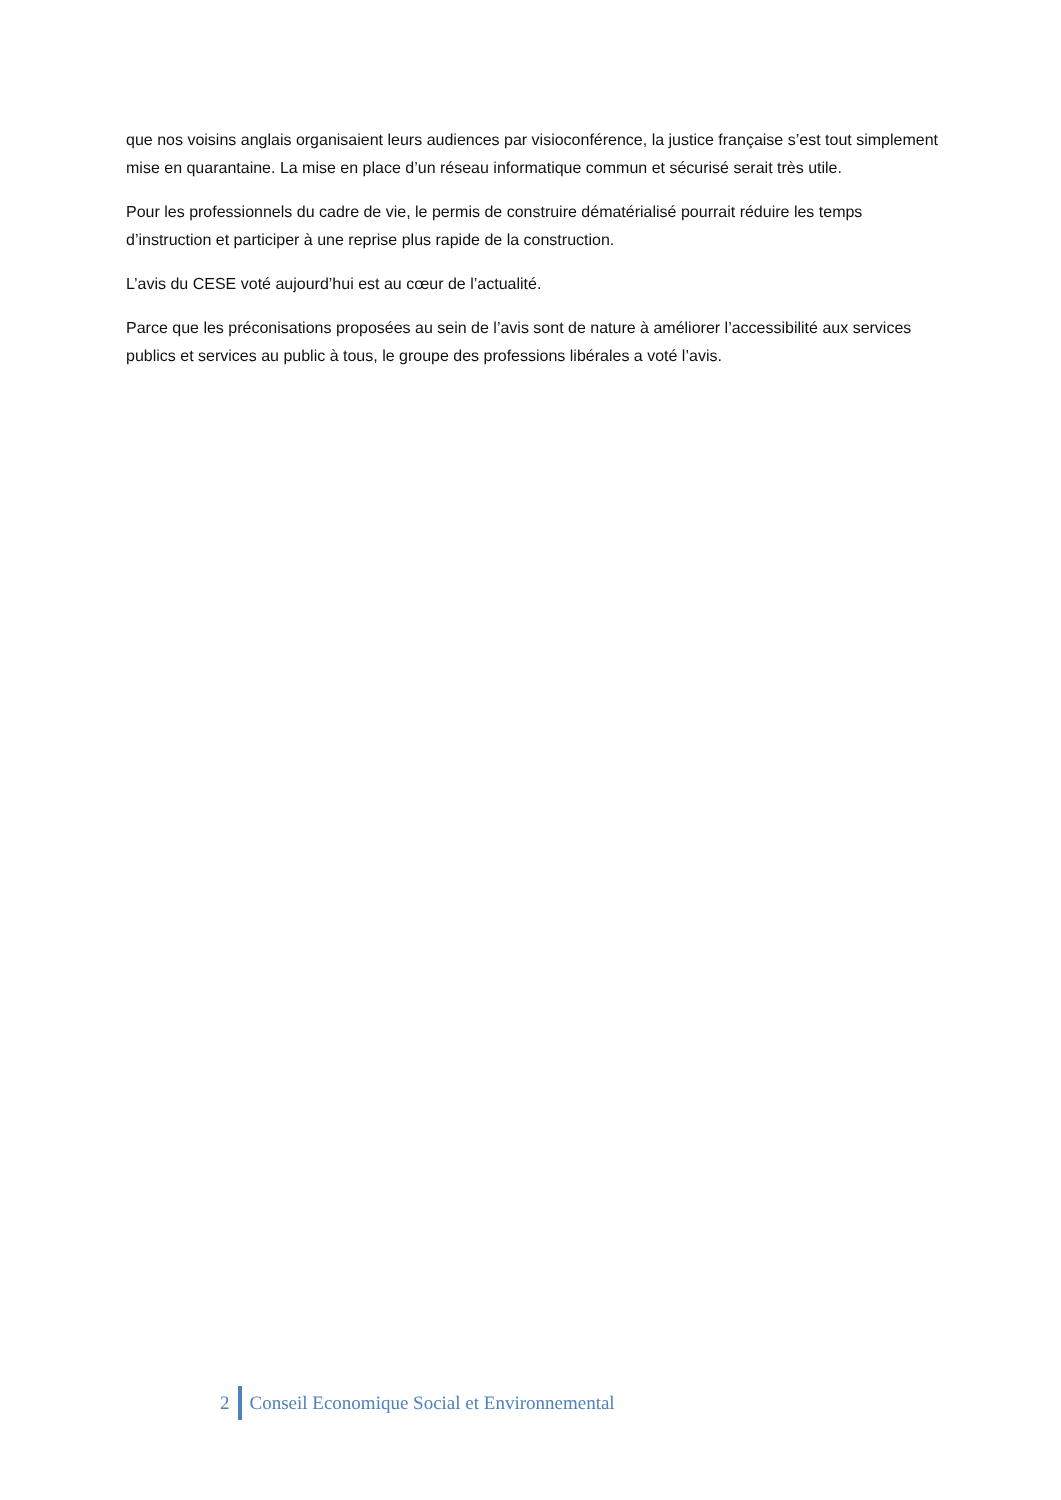que nos voisins anglais organisaient leurs audiences par visioconférence, la justice française s’est tout simplement mise en quarantaine. La mise en place d’un réseau informatique commun et sécurisé serait très utile.
Pour les professionnels du cadre de vie, le permis de construire dématérialisé pourrait réduire les temps d’instruction et participer à une reprise plus rapide de la construction.
L’avis du CESE voté aujourd’hui est au cœur de l’actualité.
Parce que les préconisations proposées au sein de l’avis sont de nature à améliorer l’accessibilité aux services publics et services au public à tous, le groupe des professions libérales a voté l’avis.
2
Conseil Economique Social et Environnemental